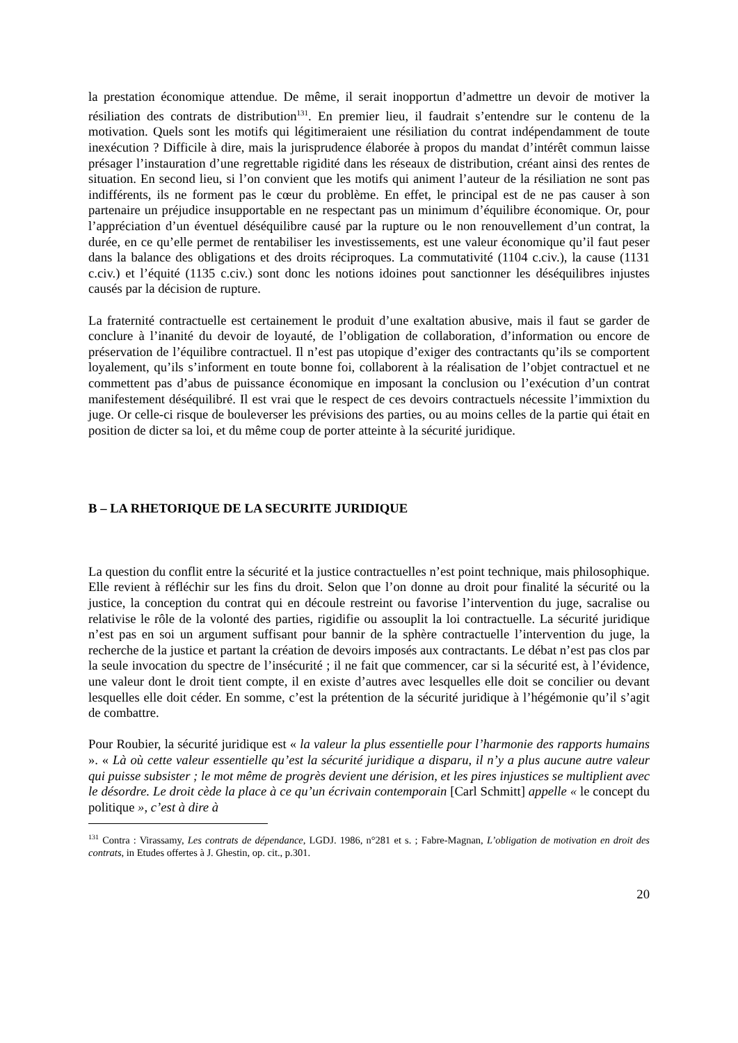la prestation économique attendue. De même, il serait inopportun d’admettre un devoir de motiver la résiliation des contrats de distribution<sup>131</sup>. En premier lieu, il faudrait s’entendre sur le contenu de la motivation. Quels sont les motifs qui légitimeraient une résiliation du contrat indépendamment de toute inexécution ? Difficile à dire, mais la jurisprudence élaborée à propos du mandat d’intérêt commun laisse présager l’instauration d’une regrettable rigidité dans les réseaux de distribution, créant ainsi des rentes de situation. En second lieu, si l’on convient que les motifs qui animent l’auteur de la résiliation ne sont pas indifférents, ils ne forment pas le cœur du problème. En effet, le principal est de ne pas causer à son partenaire un préjudice insupportable en ne respectant pas un minimum d’équilibre économique. Or, pour l’appréciation d’un éventuel déséquilibre causé par la rupture ou le non renouvellement d’un contrat, la durée, en ce qu’elle permet de rentabiliser les investissements, est une valeur économique qu’il faut peser dans la balance des obligations et des droits réciproques. La commutativité (1104 c.civ.), la cause (1131 c.civ.) et l’équité (1135 c.civ.) sont donc les notions idoines pout sanctionner les déséquilibres injustes causés par la décision de rupture.
La fraternité contractuelle est certainement le produit d’une exaltation abusive, mais il faut se garder de conclure à l’inanité du devoir de loyauté, de l’obligation de collaboration, d’information ou encore de préservation de l’équilibre contractuel. Il n’est pas utopique d’exiger des contractants qu’ils se comportent loyalement, qu’ils s’informent en toute bonne foi, collaborent à la réalisation de l’objet contractuel et ne commettent pas d’abus de puissance économique en imposant la conclusion ou l’exécution d’un contrat manifestement déséquilibré. Il est vrai que le respect de ces devoirs contractuels nécessite l’immixtion du juge. Or celle-ci risque de bouleverser les prévisions des parties, ou au moins celles de la partie qui était en position de dicter sa loi, et du même coup de porter atteinte à la sécurité juridique.
B – LA RHETORIQUE DE LA SECURITE JURIDIQUE
La question du conflit entre la sécurité et la justice contractuelles n’est point technique, mais philosophique. Elle revient à réfléchir sur les fins du droit. Selon que l’on donne au droit pour finalité la sécurité ou la justice, la conception du contrat qui en découle restreint ou favorise l’intervention du juge, sacralise ou relativise le rôle de la volonté des parties, rigidifie ou assouplit la loi contractuelle. La sécurité juridique n’est pas en soi un argument suffisant pour bannir de la sphère contractuelle l’intervention du juge, la recherche de la justice et partant la création de devoirs imposés aux contractants. Le débat n’est pas clos par la seule invocation du spectre de l’insécurité ; il ne fait que commencer, car si la sécurité est, à l’évidence, une valeur dont le droit tient compte, il en existe d’autres avec lesquelles elle doit se concilier ou devant lesquelles elle doit céder. En somme, c’est la prétention de la sécurité juridique à l’hégémonie qu’il s’agit de combattre.
Pour Roubier, la sécurité juridique est « la valeur la plus essentielle pour l’harmonie des rapports humains ». « Là où cette valeur essentielle qu’est la sécurité juridique a disparu, il n’y a plus aucune autre valeur qui puisse subsister ; le mot même de progrès devient une dérision, et les pires injustices se multiplient avec le désordre. Le droit cède la place à ce qu’un écrivain contemporain [Carl Schmitt] appelle « le concept du politique », c’est à dire à
<sup>131</sup> Contra : Virassamy, Les contrats de dépendance, LGDJ. 1986, n°281 et s. ; Fabre-Magnan, L’obligation de motivation en droit des contrats, in Etudes offertes à J. Ghestin, op. cit., p.301.
20